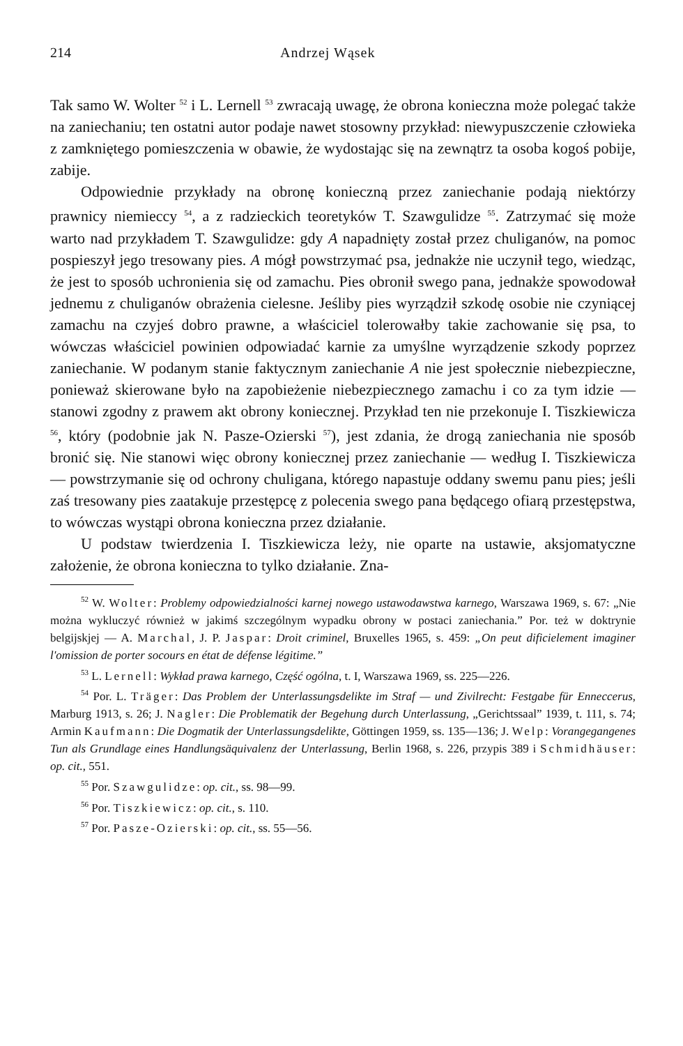214 Andrzej Wąsek
Tak samo W. Wolter <sup>52</sup> i L. Lernell <sup>53</sup> zwracają uwagę, że obrona konieczna może polegać także na zaniechaniu; ten ostatni autor podaje nawet stosowny przykład: niewypuszczenie człowieka z zamkniętego pomieszczenia w obawie, że wydostając się na zewnątrz ta osoba kogoś pobije, zabije.
Odpowiednie przykłady na obronę konieczną przez zaniechanie podają niektórzy prawnicy niemieccy <sup>54</sup>, a z radzieckich teoretyków T. Szawgulidze <sup>55</sup>. Zatrzymać się może warto nad przykładem T. Szawgulidze: gdy A napadnięty został przez chuliganów, na pomoc pospieszył jego tresowany pies. A mógł powstrzymać psa, jednakże nie uczynił tego, wiedząc, że jest to sposób uchronienia się od zamachu. Pies obronił swego pana, jednakże spowodował jednemu z chuliganów obrażenia cielesne. Jeśliby pies wyrządził szkodę osobie nie czyniącej zamachu na czyjeś dobro prawne, a właściciel tolerowałby takie zachowanie się psa, to wówczas właściciel powinien odpowiadać karnie za umyślne wyrządzenie szkody poprzez zaniechanie. W podanym stanie faktycznym zaniechanie A nie jest społecznie niebezpieczne, ponieważ skierowane było na zapobieżenie niebezpiecznego zamachu i co za tym idzie — stanowi zgodny z prawem akt obrony koniecznej. Przykład ten nie przekonuje I. Tiszkiewicza <sup>56</sup>, który (podobnie jak N. Pasze-Ozierski <sup>57</sup>), jest zdania, że drogą zaniechania nie sposób bronić się. Nie stanowi więc obrony koniecznej przez zaniechanie — według I. Tiszkiewicza — powstrzymanie się od ochrony chuligana, którego napastuje oddany swemu panu pies; jeśli zaś tresowany pies zaatakuje przestępcę z polecenia swego pana będącego ofiarą przestępstwa, to wówczas wystąpi obrona konieczna przez działanie.
U podstaw twierdzenia I. Tiszkiewicza leży, nie oparte na ustawie, aksjomatyczne założenie, że obrona konieczna to tylko działanie. Zna-
<sup>52</sup> W. Wolter: Problemy odpowiedzialności karnej nowego ustawodawstwa karnego, Warszawa 1969, s. 67: „Nie można wykluczyć również w jakimś szczególnym wypadku obrony w postaci zaniechania.” Por. też w doktrynie belgijskjej — A. Marchal, J. P. Jaspar: Droit criminel, Bruxelles 1965, s. 459: „On peut dificielement imaginer l'omission de porter socours en état de défense légitime.”
<sup>53</sup> L. Lernell: Wykład prawa karnego, Część ogólna, t. I, Warszawa 1969, ss. 225—226.
<sup>54</sup> Por. L. Träger: Das Problem der Unterlassungsdelikte im Straf — und Zivilrecht: Festgabe für Enneccerus, Marburg 1913, s. 26; J. Nagler: Die Problematik der Begehung durch Unterlassung, „Gerichtssaal” 1939, t. 111, s. 74; Armin Kaufmann: Die Dogmatik der Unterlassungsdelikte, Göttingen 1959, ss. 135—136; J. Welp: Vorangegangenes Tun als Grundlage eines Handlungsäquivalenz der Unterlassung, Berlin 1968, s. 226, przypis 389 i Schmidhäuser: op. cit., 551.
<sup>55</sup> Por. Szawgulidze: op. cit., ss. 98—99.
<sup>56</sup> Por. Tiszkiewicz: op. cit., s. 110.
<sup>57</sup> Por. Pasze-Ozierski: op. cit., ss. 55—56.